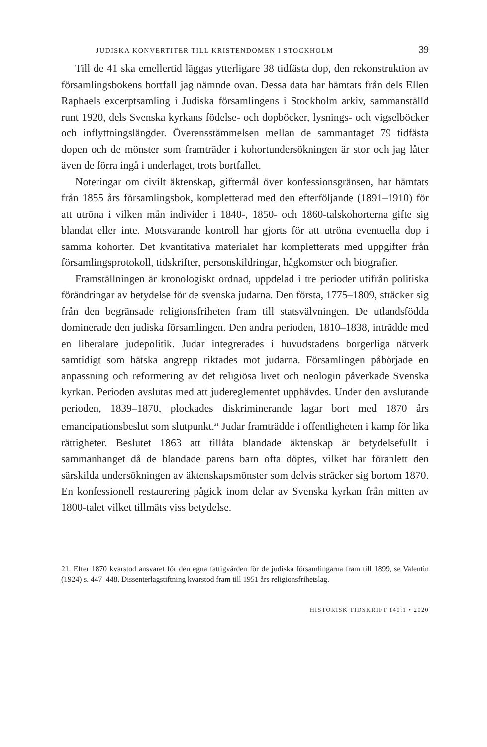JUDISKA KONVERTITER TILL KRISTENDOMEN I STOCKHOLM 39
Till de 41 ska emellertid läggas ytterligare 38 tidfästa dop, den rekonstruktion av församlingsbokens bortfall jag nämnde ovan. Dessa data har hämtats från dels Ellen Raphaels excerptsamling i Judiska församlingens i Stockholm arkiv, sammanställd runt 1920, dels Svenska kyrkans födelse- och dopböcker, lysnings- och vigselböcker och inflyttningslängder. Överensstämmelsen mellan de sammantaget 79 tidfästa dopen och de mönster som framträder i kohortundersökningen är stor och jag låter även de förra ingå i underlaget, trots bortfallet.
Noteringar om civilt äktenskap, giftermål över konfessionsgränsen, har hämtats från 1855 års församlingsbok, kompletterad med den efterföljande (1891–1910) för att utröna i vilken mån individer i 1840-, 1850- och 1860-talskohorterna gifte sig blandat eller inte. Motsvarande kontroll har gjorts för att utröna eventuella dop i samma kohorter. Det kvantitativa materialet har kompletterats med uppgifter från församlingsprotokoll, tidskrifter, personskildringar, hågkomster och biografier.
Framställningen är kronologiskt ordnad, uppdelad i tre perioder utifrån politiska förändringar av betydelse för de svenska judarna. Den första, 1775–1809, sträcker sig från den begränsade religionsfriheten fram till statsvälvningen. De utlandsfödda dominerade den judiska församlingen. Den andra perioden, 1810–1838, inträdde med en liberalare judepolitik. Judar integrerades i huvudstadens borgerliga nätverk samtidigt som hätska angrepp riktades mot judarna. Församlingen påbörjade en anpassning och reformering av det religiösa livet och neologin påverkade Svenska kyrkan. Perioden avslutas med att judereglementet upphävdes. Under den avslutande perioden, 1839–1870, plockades diskriminerande lagar bort med 1870 års emancipationsbeslut som slutpunkt.<sup>21</sup> Judar framträdde i offentligheten i kamp för lika rättigheter. Beslutet 1863 att tillåta blandade äktenskap är betydelsefullt i sammanhanget då de blandade parens barn ofta döptes, vilket har föranlett den särskilda undersökningen av äktenskapsmönster som delvis sträcker sig bortom 1870. En konfessionell restaurering pågick inom delar av Svenska kyrkan från mitten av 1800-talet vilket tillmäts viss betydelse.
21. Efter 1870 kvarstod ansvaret för den egna fattigvården för de judiska församlingarna fram till 1899, se Valentin (1924) s. 447–448. Dissenterlagstiftning kvarstod fram till 1951 års religionsfrihetslag.
HISTORISK TIDSKRIFT 140:1 • 2020